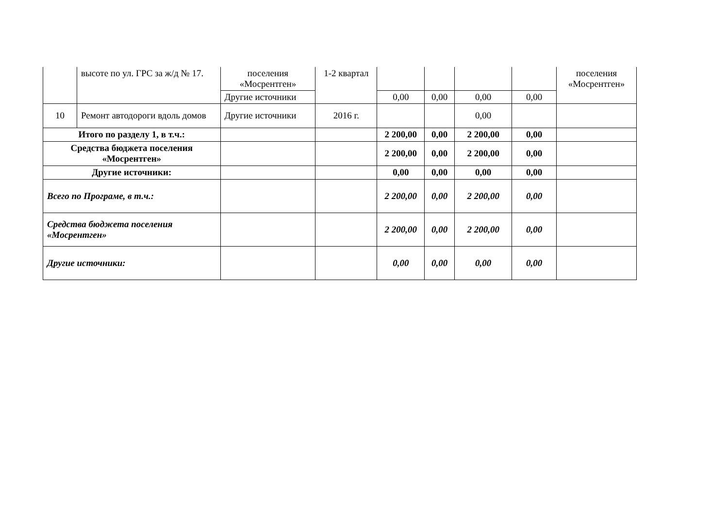| | высоте по ул. ГРС за ж/д № 17. | поселения «Мосрентген» | 1-2 квартал | | | | | поселения «Мосрентген» |
| | | Другие источники | | 0,00 | 0,00 | 0,00 | 0,00 | |
| 10 | Ремонт автодороги вдоль домов | Другие источники | 2016 г. | | | 0,00 | | |
| Итого по разделу 1, в т.ч.: | | | | 2 200,00 | 0,00 | 2 200,00 | 0,00 | |
| Средства бюджета поселения «Мосрентген» | | | | 2 200,00 | 0,00 | 2 200,00 | 0,00 | |
| Другие источники: | | | | 0,00 | 0,00 | 0,00 | 0,00 | |
| Всего по Програме, в т.ч.: | | | | 2 200,00 | 0,00 | 2 200,00 | 0,00 | |
| Средства бюджета поселения «Мосрентген» | | | | 2 200,00 | 0,00 | 2 200,00 | 0,00 | |
| Другие источники: | | | | 0,00 | 0,00 | 0,00 | 0,00 | |